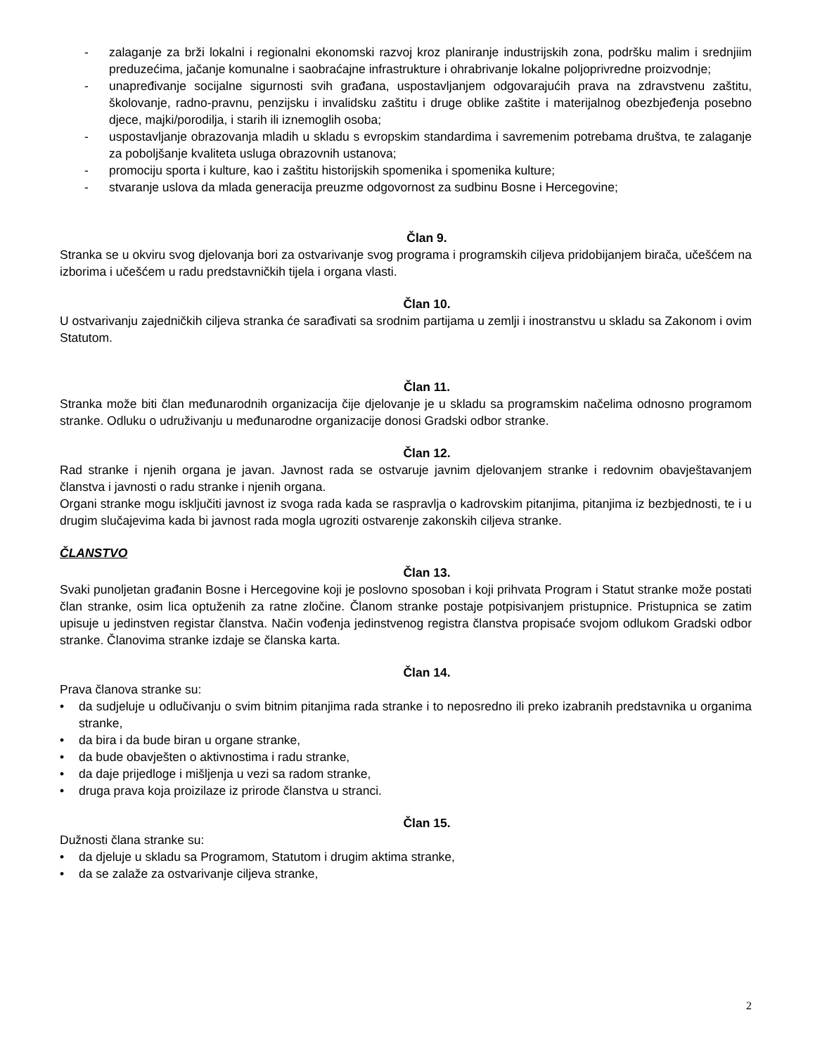- zalaganje za brži lokalni i regionalni ekonomski razvoj kroz planiranje industrijskih zona, podršku malim i srednjiim preduzećima, jačanje komunalne i saobraćajne infrastrukture i ohrabrivanje lokalne poljoprivredne proizvodnje;
- unapređivanje socijalne sigurnosti svih građana, uspostavljanjem odgovarajućih prava na zdravstvenu zaštitu, školovanje, radno-pravnu, penzijsku i invalidsku zaštitu i druge oblike zaštite i materijalnog obezbjeđenja posebno djece, majki/porodilja, i starih ili iznemoglih osoba;
- uspostavljanje obrazovanja mladih u skladu s evropskim standardima i savremenim potrebama društva, te zalaganje za poboljšanje kvaliteta usluga obrazovnih ustanova;
- promociju sporta i kulture, kao i zaštitu historijskih spomenika i spomenika kulture;
- stvaranje uslova da mlada generacija preuzme odgovornost za sudbinu Bosne i Hercegovine;
Član 9.
Stranka se u okviru svog djelovanja bori za ostvarivanje svog programa i programskih ciljeva pridobijanjem birača, učešćem na izborima i učešćem u radu predstavničkih tijela i organa vlasti.
Član 10.
U ostvarivanju zajedničkih ciljeva stranka će sarađivati sa srodnim partijama u zemlji i inostranstvu u skladu sa Zakonom i ovim Statutom.
Član 11.
Stranka može biti član međunarodnih organizacija čije djelovanje je u skladu sa programskim načelima odnosno programom stranke. Odluku o udruživanju u međunarodne organizacije donosi Gradski odbor stranke.
Član 12.
Rad stranke i njenih organa je javan. Javnost rada se ostvaruje javnim djelovanjem stranke i redovnim obavještavanjem članstva i javnosti o radu stranke i njenih organa.
Organi stranke mogu isključiti javnost iz svoga rada kada se raspravlja o kadrovskim pitanjima, pitanjima iz bezbjednosti, te i u drugim slučajevima kada bi javnost rada mogla ugroziti ostvarenje zakonskih ciljeva stranke.
ČLANSTVO
Član 13.
Svaki punoljetan građanin Bosne i Hercegovine koji je poslovno sposoban i koji prihvata Program i Statut stranke može postati član stranke, osim lica optuženih za ratne zločine. Članom stranke postaje potpisivanjem pristupnice. Pristupnica se zatim upisuje u jedinstven registar članstva. Način vođenja jedinstvenog registra članstva propisaće svojom odlukom Gradski odbor stranke. Članovima stranke izdaje se članska karta.
Član 14.
Prava članova stranke su:
• da sudjeluje u odlučivanju o svim bitnim pitanjima rada stranke i to neposredno ili preko izabranih predstavnika u organima stranke,
• da bira i da bude biran u organe stranke,
• da bude obavješten o aktivnostima i radu stranke,
• da daje prijedloge i mišljenja u vezi sa radom stranke,
• druga prava koja proizilaze iz prirode članstva u stranci.
Član 15.
Dužnosti člana stranke su:
• da djeluje u skladu sa Programom, Statutom i drugim aktima stranke,
• da se zalaže za ostvarivanje ciljeva stranke,
2